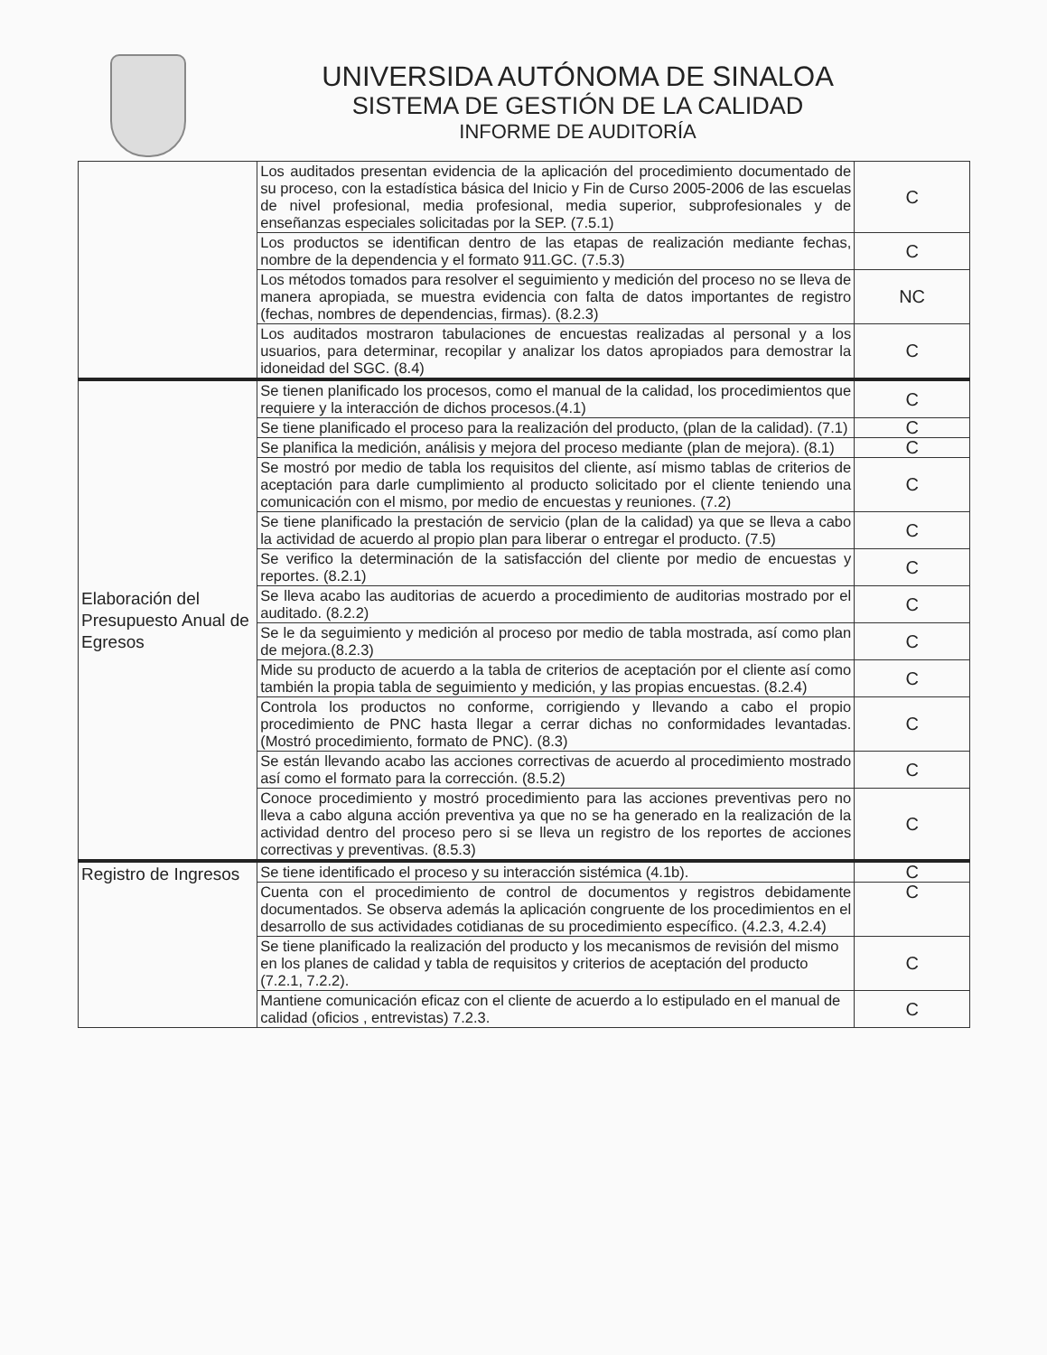UNIVERSIDA AUTÓNOMA DE SINALOA
SISTEMA DE GESTIÓN DE LA CALIDAD
INFORME DE AUDITORÍA
| | Los auditados presentan evidencia de la aplicación del procedimiento documentado de su proceso, con la estadística básica del Inicio y Fin de Curso 2005-2006 de las escuelas de nivel profesional, media profesional, media superior, subprofesionales y de enseñanzas especiales solicitadas por la SEP. (7.5.1) | C |
| | Los productos se identifican dentro de las etapas de realización mediante fechas, nombre de la dependencia y el formato 911.GC. (7.5.3) | C |
| | Los métodos tomados para resolver el seguimiento y medición del proceso no se lleva de manera apropiada, se muestra evidencia con falta de datos importantes de registro (fechas, nombres de dependencias, firmas). (8.2.3) | NC |
| | Los auditados mostraron tabulaciones de encuestas realizadas al personal y a los usuarios, para determinar, recopilar y analizar los datos apropiados para demostrar la idoneidad del SGC. (8.4) | C |
| Elaboración del Presupuesto Anual de Egresos | Se tienen planificado los procesos, como el manual de la calidad, los procedimientos que requiere y la interacción de dichos procesos.(4.1) | C |
| | Se tiene planificado el proceso para la realización del producto, (plan de la calidad). (7.1) | C |
| | Se planifica la medición, análisis y mejora del proceso mediante (plan de mejora). (8.1) | C |
| | Se mostró por medio de tabla los requisitos del cliente, así mismo tablas de criterios de aceptación para darle cumplimiento al producto solicitado por el cliente teniendo una comunicación con el mismo, por medio de encuestas y reuniones. (7.2) | C |
| | Se tiene planificado la prestación de servicio (plan de la calidad) ya que se lleva a cabo la actividad de acuerdo al propio plan para liberar o entregar el producto. (7.5) | C |
| | Se verifico la determinación de la satisfacción del cliente por medio de encuestas y reportes. (8.2.1) | C |
| | Se lleva acabo las auditorias de acuerdo a procedimiento de auditorias mostrado por el auditado. (8.2.2) | C |
| | Se le da seguimiento y medición al proceso por medio de tabla mostrada, así como plan de mejora.(8.2.3) | C |
| | Mide su producto de acuerdo a la tabla de criterios de aceptación por el cliente así como también la propia tabla de seguimiento y medición, y las propias encuestas. (8.2.4) | C |
| | Controla los productos no conforme, corrigiendo y llevando a cabo el propio procedimiento de PNC hasta llegar a cerrar dichas no conformidades levantadas. (Mostró procedimiento, formato de PNC). (8.3) | C |
| | Se están llevando acabo las acciones correctivas de acuerdo al procedimiento mostrado así como el formato para la corrección. (8.5.2) | C |
| | Conoce procedimiento y mostró procedimiento para las acciones preventivas pero no lleva a cabo alguna acción preventiva ya que no se ha generado en la realización de la actividad dentro del proceso pero si se lleva un registro de los reportes de acciones correctivas y preventivas. (8.5.3) | C |
| Registro de Ingresos | Se tiene identificado el proceso y su interacción sistémica (4.1b). | C |
| | Cuenta con el procedimiento de control de documentos y registros debidamente documentados. Se observa además la aplicación congruente de los procedimientos en el desarrollo de sus actividades cotidianas de su procedimiento específico. (4.2.3, 4.2.4) | C |
| | Se tiene planificado la realización del producto y los mecanismos de revisión del mismo en los planes de calidad y tabla de requisitos y criterios de aceptación del producto (7.2.1, 7.2.2). | C |
| | Mantiene comunicación eficaz con el cliente de acuerdo a lo estipulado en el manual de calidad (oficios , entrevistas) 7.2.3. | C |